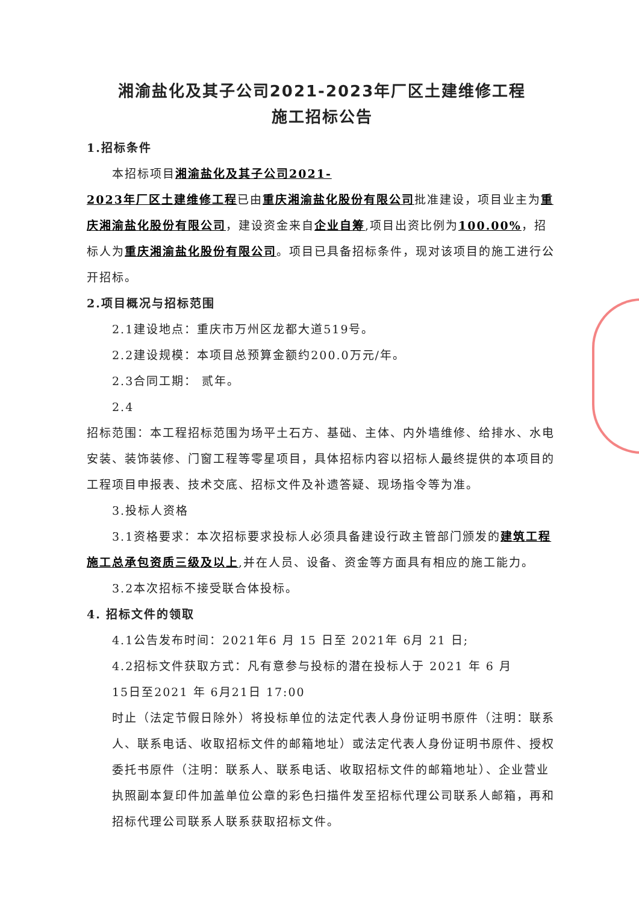湘渝盐化及其子公司2021-2023年厂区土建维修工程
施工招标公告
1.招标条件
本招标项目湘渝盐化及其子公司2021-
2023年厂区土建维修工程已由重庆湘渝盐化股份有限公司批准建设，项目业主为重庆湘渝盐化股份有限公司，建设资金来自企业自筹,项目出资比例为100.00%，招标人为重庆湘渝盐化股份有限公司。项目已具备招标条件，现对该项目的施工进行公开招标。
2.项目概况与招标范围
2.1建设地点：重庆市万州区龙都大道519号。
2.2建设规模：本项目总预算金额约200.0万元/年。
2.3合同工期： 贰年。
2.4
招标范围：本工程招标范围为场平土石方、基础、主体、内外墙维修、给排水、水电安装、装饰装修、门窗工程等零星项目，具体招标内容以招标人最终提供的本项目的工程项目申报表、技术交底、招标文件及补遗答疑、现场指令等为准。
3.投标人资格
3.1资格要求：本次招标要求投标人必须具备建设行政主管部门颁发的建筑工程
施工总承包资质三级及以上,并在人员、设备、资金等方面具有相应的施工能力。
3.2本次招标不接受联合体投标。
4. 招标文件的领取
4.1公告发布时间：2021年6 月 15 日至 2021年 6月 21 日;
4.2招标文件获取方式：凡有意参与投标的潜在投标人于 2021 年 6 月
15日至2021 年 6月21日 17:00
时止（法定节假日除外）将投标单位的法定代表人身份证明书原件（注明：联系人、联系电话、收取招标文件的邮箱地址）或法定代表人身份证明书原件、授权委托书原件（注明：联系人、联系电话、收取招标文件的邮箱地址）、企业营业执照副本复印件加盖单位公章的彩色扫描件发至招标代理公司联系人邮箱，再和招标代理公司联系人联系获取招标文件。